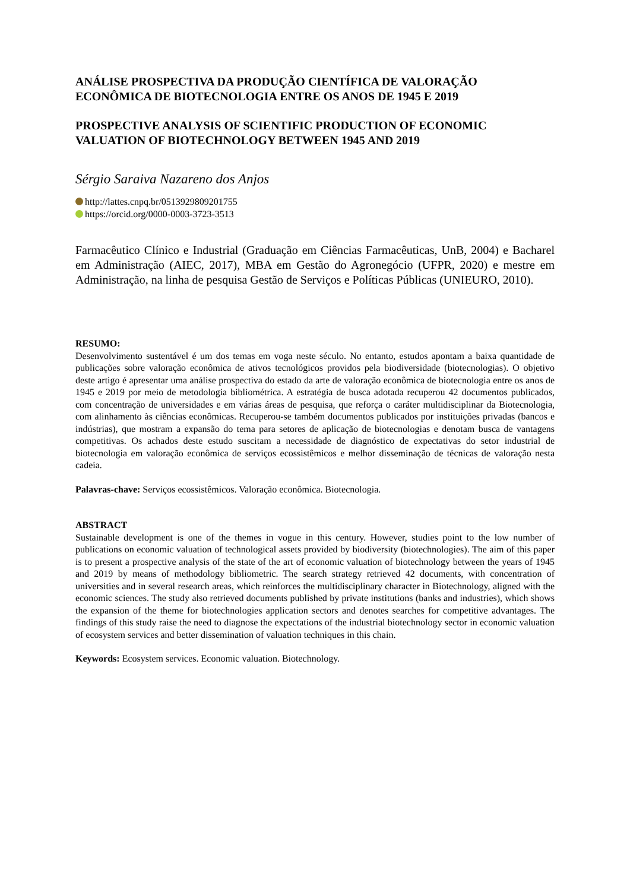ANÁLISE PROSPECTIVA DA PRODUÇÃO CIENTÍFICA DE VALORAÇÃO ECONÔMICA DE BIOTECNOLOGIA ENTRE OS ANOS DE 1945 E 2019
PROSPECTIVE ANALYSIS OF SCIENTIFIC PRODUCTION OF ECONOMIC VALUATION OF BIOTECHNOLOGY BETWEEN 1945 AND 2019
Sérgio Saraiva Nazareno dos Anjos
http://lattes.cnpq.br/0513929809201755
https://orcid.org/0000-0003-3723-3513
Farmacêutico Clínico e Industrial (Graduação em Ciências Farmacêuticas, UnB, 2004) e Bacharel em Administração (AIEC, 2017), MBA em Gestão do Agronegócio (UFPR, 2020) e mestre em Administração, na linha de pesquisa Gestão de Serviços e Políticas Públicas (UNIEURO, 2010).
RESUMO:
Desenvolvimento sustentável é um dos temas em voga neste século. No entanto, estudos apontam a baixa quantidade de publicações sobre valoração econômica de ativos tecnológicos providos pela biodiversidade (biotecnologias). O objetivo deste artigo é apresentar uma análise prospectiva do estado da arte de valoração econômica de biotecnologia entre os anos de 1945 e 2019 por meio de metodologia bibliométrica. A estratégia de busca adotada recuperou 42 documentos publicados, com concentração de universidades e em várias áreas de pesquisa, que reforça o caráter multidisciplinar da Biotecnologia, com alinhamento às ciências econômicas. Recuperou-se também documentos publicados por instituições privadas (bancos e indústrias), que mostram a expansão do tema para setores de aplicação de biotecnologias e denotam busca de vantagens competitivas. Os achados deste estudo suscitam a necessidade de diagnóstico de expectativas do setor industrial de biotecnologia em valoração econômica de serviços ecossistêmicos e melhor disseminação de técnicas de valoração nesta cadeia.
Palavras-chave: Serviços ecossistêmicos. Valoração econômica. Biotecnologia.
ABSTRACT
Sustainable development is one of the themes in vogue in this century. However, studies point to the low number of publications on economic valuation of technological assets provided by biodiversity (biotechnologies). The aim of this paper is to present a prospective analysis of the state of the art of economic valuation of biotechnology between the years of 1945 and 2019 by means of methodology bibliometric. The search strategy retrieved 42 documents, with concentration of universities and in several research areas, which reinforces the multidisciplinary character in Biotechnology, aligned with the economic sciences. The study also retrieved documents published by private institutions (banks and industries), which shows the expansion of the theme for biotechnologies application sectors and denotes searches for competitive advantages. The findings of this study raise the need to diagnose the expectations of the industrial biotechnology sector in economic valuation of ecosystem services and better dissemination of valuation techniques in this chain.
Keywords: Ecosystem services. Economic valuation. Biotechnology.